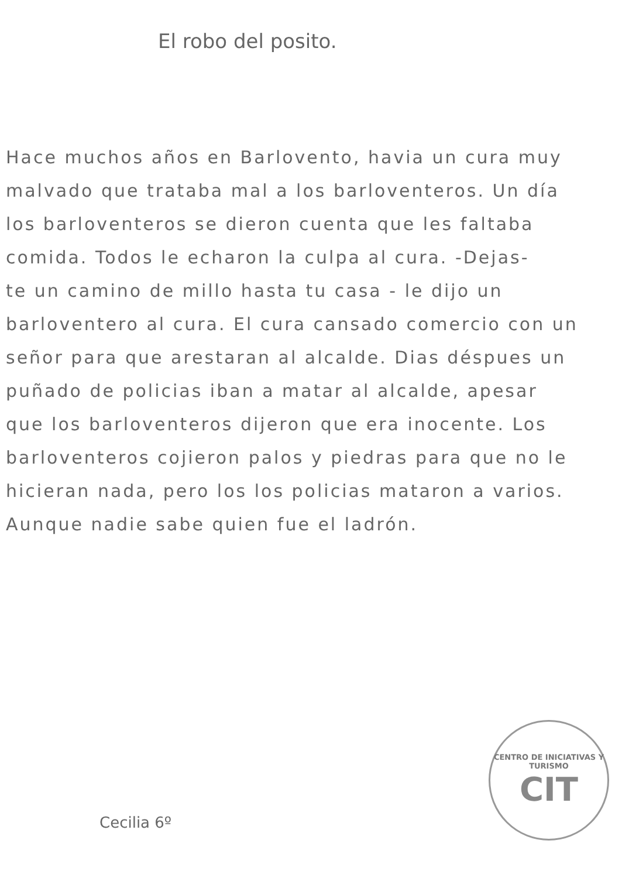El robo del posito.
Hace muchos años en Barlovento, havia un cura muy
malvado que trataba mal a los barloventeros. Un día
los barloventeros se dieron cuenta que les faltaba
comida. Todos le echaron la culpa al cura. -Dejas-
te un camino de millo hasta tu casa - le dijo un
barloventero al cura. El cura cansado comercio con un
señor para que arestaran al alcalde. Dias déspues un
puñado de policias iban a matar al alcalde, apesar
que los barloventeros dijeron que era inocente. Los
barloventeros cojieron palos y piedras para que no le
hicieran nada, pero los los policias mataron a varios.
Aunque nadie sabe quien fue el ladrón.
Cecilia 6º
CENTRO DE INICIATIVAS Y TURISMO
CIT